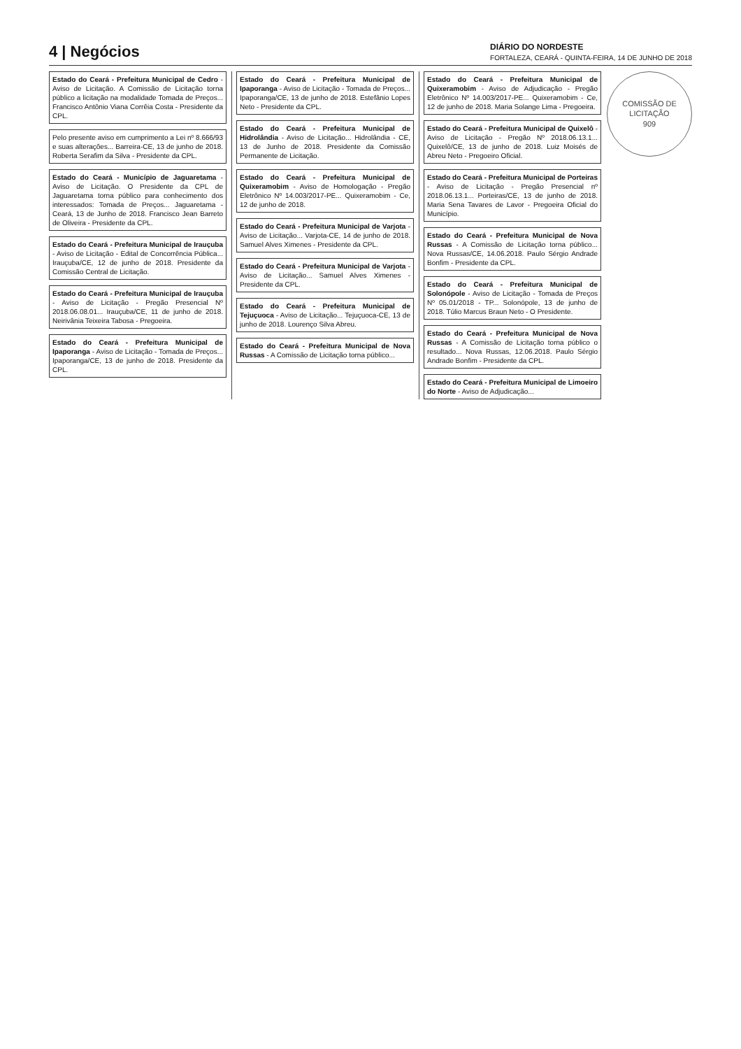4 | Negócios DIÁRIO DO NORDESTE
FORTALEZA, CEARÁ - QUINTA-FEIRA, 14 DE JUNHO DE 2018
COMISSÃO DE LICITAÇÃO
909
Estado do Ceará - Prefeitura Municipal de Cedro - Aviso de Licitação. A Comissão de Licitação torna público a licitação na modalidade Tomada de Preços... Francisco Antônio Viana Corrêia Costa - Presidente da CPL.
Pelo presente aviso em cumprimento a Lei nº 8.666/93 e suas alterações... Barreira-CE, 13 de junho de 2018. Roberta Serafim da Silva - Presidente da CPL.
Estado do Ceará - Município de Jaguaretama - Aviso de Licitação. O Presidente da CPL de Jaguaretama torna público para conhecimento dos interessados: Tomada de Preços... Jaguaretama - Ceará, 13 de Junho de 2018. Francisco Jean Barreto de Oliveira - Presidente da CPL.
Estado do Ceará - Prefeitura Municipal de Irauçuba - Aviso de Licitação - Edital de Concorrência Pública... Irauçuba/CE, 12 de junho de 2018. Presidente da Comissão Central de Licitação.
Estado do Ceará - Prefeitura Municipal de Irauçuba - Aviso de Licitação - Pregão Presencial Nº 2018.06.08.01... Irauçuba/CE, 11 de junho de 2018. Neirivânia Teixeira Tabosa - Pregoeira.
Estado do Ceará - Prefeitura Municipal de Ipaporanga - Aviso de Licitação - Tomada de Preços... Ipaporanga/CE, 13 de junho de 2018. Presidente da CPL.
Estado do Ceará - Prefeitura Municipal de Ipaporanga - Aviso de Licitação - Tomada de Preços... Ipaporanga/CE, 13 de junho de 2018. Estefânio Lopes Neto - Presidente da CPL.
Estado do Ceará - Prefeitura Municipal de Hidrolândia - Aviso de Licitação... Hidrolândia - CE, 13 de Junho de 2018. Presidente da Comissão Permanente de Licitação.
Estado do Ceará - Prefeitura Municipal de Quixeramobim - Aviso de Homologação - Pregão Eletrônico Nº 14.003/2017-PE... Quixeramobim - Ce, 12 de junho de 2018.
Estado do Ceará - Prefeitura Municipal de Varjota - Aviso de Licitação... Varjota-CE, 14 de junho de 2018. Samuel Alves Ximenes - Presidente da CPL.
Estado do Ceará - Prefeitura Municipal de Varjota - Aviso de Licitação... Samuel Alves Ximenes - Presidente da CPL.
Estado do Ceará - Prefeitura Municipal de Tejuçuoca - Aviso de Licitação... Tejuçuoca-CE, 13 de junho de 2018. Lourenço Silva Abreu.
Estado do Ceará - Prefeitura Municipal de Nova Russas - A Comissão de Licitação torna público...
Estado do Ceará - Prefeitura Municipal de Quixeramobim - Aviso de Adjudicação - Pregão Eletrônico Nº 14.003/2017-PE... Quixeramobim - Ce, 12 de junho de 2018. Maria Solange Lima - Pregoeira.
Estado do Ceará - Prefeitura Municipal de Quixelô - Aviso de Licitação - Pregão Nº 2018.06.13.1... Quixelô/CE, 13 de junho de 2018. Luiz Moisés de Abreu Neto - Pregoeiro Oficial.
Estado do Ceará - Prefeitura Municipal de Porteiras - Aviso de Licitação - Pregão Presencial nº 2018.06.13.1... Porteiras/CE, 13 de junho de 2018. Maria Sena Tavares de Lavor - Pregoeira Oficial do Município.
Estado do Ceará - Prefeitura Municipal de Nova Russas - A Comissão de Licitação torna público... Nova Russas/CE, 14.06.2018. Paulo Sérgio Andrade Bonfim - Presidente da CPL.
Estado do Ceará - Prefeitura Municipal de Solonópole - Aviso de Licitação - Tomada de Preços Nº 05.01/2018 - TP... Solonópole, 13 de junho de 2018. Túlio Marcus Braun Neto - O Presidente.
Estado do Ceará - Prefeitura Municipal de Nova Russas - A Comissão de Licitação torna público o resultado... Nova Russas, 12.06.2018. Paulo Sérgio Andrade Bonfim - Presidente da CPL.
Estado do Ceará - Prefeitura Municipal de Limoeiro do Norte - Aviso de Adjudicação...